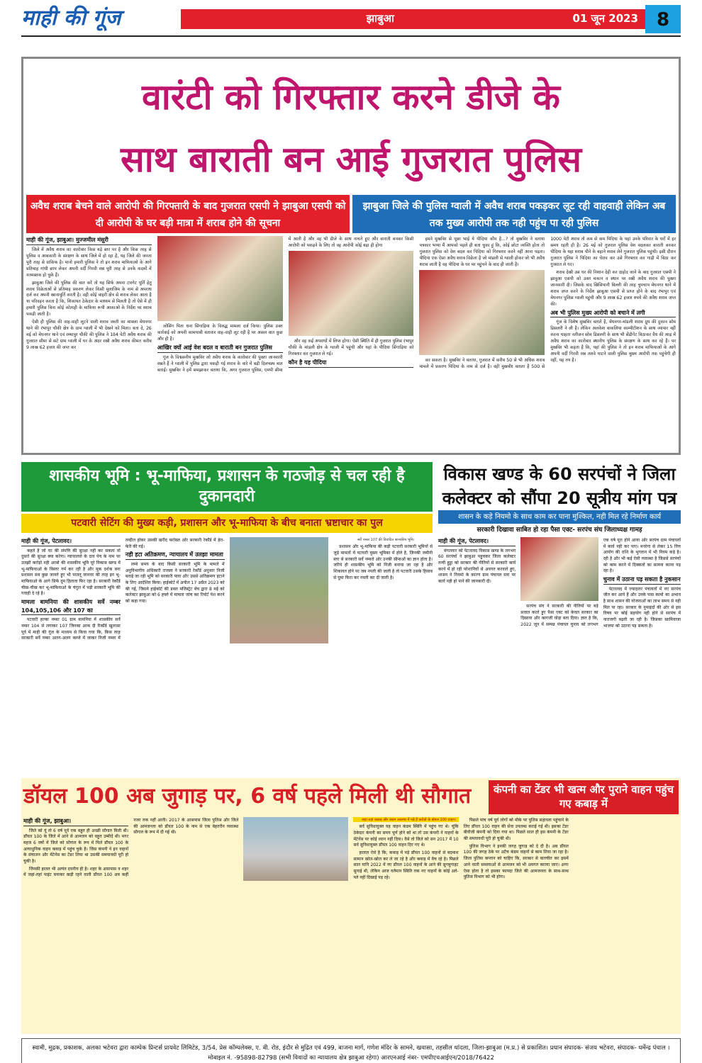माही की गूंज
झाबुआ 01 जून 2023
8
वारंटी को गिरफ्तार करने डीजे के
साथ बाराती बन आई गुजरात पुलिस
अवैध शराब बेचने वाले आरोपी की गिरफ्तारी के बाद गुजरात एसपी ने झाबुआ एसपी को दी आरोपी के घर बड़ी मात्रा में शराब होने की सूचना
झाबुआ जिले की पुलिस ग्वाली में अवैध शराब पकड़कर लूट रही वाहवाही लेकिन अब तक मुख्य आरोपी तक नही पहुंच पा रही पुलिस
माही की गूंज, झाबुआ। मुज्जमील मंसुरी
जिले में अवैध शराब का कारोबार किस बड़े स्तर पर है और किस तरह से पुलिस व आबकारी के संरक्षण के साथ जिले में हो रहा है, यह जिले की जनता पूरी तरह से वाकिफ है। मानो हमारी पुलिस ने तो इन शराब माफियाओ के आगे प्रतिमाह गांधी छाप लेकर अपनी वर्दी गिरवी रख पूरी तरह से उनके कदमों में नतमस्तक हो चुके हैं।
झाबुआ जिले की पुलिस की बात करें तो यह सिर्फ अपना टारगेट पूर्ति हेतु शराब विक्रेताओं से प्रतिमाह प्रकरण लेकर किसी मुलाजिम के नाम से अपराध दर्ज कर अपनी खानापूर्ति करती है। वही कोई बाहरी क्षेत्र से शराब लेकर आता है या परिवहन करता है कि, शिकायत ठेकेदार के माध्यम से मिलती है तो ऐसे में ही हमारी पुलिस बिना कोई कोताही के माफिया रूपी आकाओ के निर्देश पर शराब पकड़ी जाती है।
ऐसी ही पुलिस की वाह-वाही लूटने वाली शराब जब्ती का मामला मेघनगर थाने की रंभापुर चौकी क्षेत्र के ग्राम ग्वाली में भी देखने को मिला। बता दे, 26 मई को मेघनगर थाने एवं रम्भापुर चौकी की पुलिस ने 184 पेटी अवैध शराब की गुजरात सीमा से सटे ग्राम ग्वाली में घर के अंदर रखी अवैध शराब कीमत करीब 9 लाख 62 हजार की जप्त कर
जोसिंग पिता धना सिंगाड़िया के विरुद्ध मामला दर्ज किया। पुलिस उक्त कार्रवाई को अपनी कामयाबी बताकर वाह-वाही लूट रही है पर असल बात कुछ और ही है।
आखिर क्यों आई वेश बदल व बाराती बन गुजरात पुलिस
गूंज के विश्वसनीय मुखबिर जो अवैध शराब के कारोबार की पुख्ता जानकारी रखते हैं ने ग्वाली में पुलिस द्वारा पकड़ी गई शराब के बारे में बड़ी दिलचस्प बात बताई। मुखबिर ने हमें समझाकर बताया कि, अगर गुजरात पुलिस, एमपी सीमा में आती है और वह भी डीजे के साथ नाचते हुए और बाराती बनकर किसी आरोपी को पकड़ने के लिए तो वह आरोपी कोई बड़ा ही होगा
और वह कई अपराधों में लिप्त होगा। ऐसी स्थिति में ही गुजरात पुलिस रंभापुर चौकी के मांडली क्षेत्र के ग्वाली में पहुंची और यहां के पीदिया सिंगाड़िया को गिरफ्तार कर गुजरात ले गई।
कौन है यह पीदिया
हमने मुखबिर से पूछा भाई ये पीदिया कौन है...? तो मुखबिर ने बताया पत्रकार भय्या मैं आपको पहले ही बता चुका हूं कि, कोई छोटा व्यक्ति होता तो गुजरात पुलिस को वेश बदल कर पिदिया को गिरफ्तार करने नहीं आना पड़ता। पीदिया एक ऐसा अवैध शराब विक्रेता है जो मांडली से ग्वाली होकर जो भी अवैध शराब जाती है वह पीदिया के घर पर पहुंचने के बाद ही जाती है।
कर सकता है। मुखबिर ने बताया, गुजरात में करीब 50 से भी अधिक शराब मामले में प्रकरण पिदिया के नाम से दर्ज है। वही मुखबीर बताता है 500 से 1000 पेटी शराब तो कम से कम पिदिया के यहां उनके परिवार के घरों में हर समय रहती ही है। 26 मई को गुजरात पुलिस वेश बदलकर बाराती बनकर पीदिया के यहा शराब पीने के बहाने शराब लेने गुजरात पुलिस पहुंची। इसी दौरान गुजरात पुलिस ने पिदिया का घेराव कर उसे गिरफ्तार कर गाड़ी में बिठा कर गुजरात ले गए।
शराब देखी उस घर की निशान देही कर दाहोद जाने के बाद गुजरात एसपी ने झाबुआ एसपी को उक्त मकान व स्थान पर रखी अवैध शराब की पुख्ता जानकारी दी। जिसके बाद खिसियानी बिल्ली की तरह चुपचाप मेघनगर थाने में शराब जप्त करने के निर्देश झाबुआ एसपी से प्राप्त होने के बाद रंभापुर एवं मेघनगर पुलिस ग्वाली पहुंची और 9 लाख 62 हजार रुपये की अवैध शराब जप्त की।
अब भी पुलिस मुख्य आरोपी को बचाने में लगी
गूंज के विशेष मुखबिर बताते है, मेघनगर-मांडली शराब ग्रुप की दुकान सोम डिसलरी ने ली है। लेकिन अलकेश बाकलिया काम्पीटीशन के साथ व्यापार नहीं करना चाहता नतीजन सोम डिसलरी के साथ भी सेंडीगेट बिठाकर वैध की आड़ में अवैध शराब का कारोबार स्थानीय पुलिस के संरक्षण के साथ कर रहे हैं। पर मुखबिर भी कहता है कि, यहां की पुलिस ने तो इन शराब माफियाओं के आगे अपनी वर्दी गिरवी रख तलवे चाटने वाली पुलिस मुख्य आरोपी तक पहुंचेगी ही नहीं, यह तय है।
शासकीय भूमि : भू-माफिया, प्रशासन के गठजोड़ से चल रही है दुकानदारी
पटवारी सेटिंग की मुख्य कड़ी, प्रशासन और भू-माफिया के बीच बनाता भ्रष्टाचार का पुल
माही की गूंज, पेटलावद।
कहते है जो घर की संपत्ति की सुरक्षा नही कर सकता वो दुसरो की सुरक्षा क्या करेगा। न्यायालयो के दाव पेच के नाम पर उलझी करोड़ो नही अरबो की शासकीय भूमि पूरे विकास खण्ड में भू-माफियाओ के बिस्तर गर्म कर रही है और मूक दर्शक बना प्रशासन सब कुछ जानते हुए भी पालतू जानवर की तरह इन भू-माफियाओ के आगे सिर्फ दुम हिलाता फिर रहा है। सरकारी रेकॉर्ड चीख-चीख कर भू-माफियाओ के चंगुल में पड़ी सरकारी भूमि की गवाही दे रहे है।
मामला बामनिया की शासकीय सर्वे नम्बर 104,105,106 और 107 का
पटवारी हल्का नम्बर 01 ग्राम बामनिया में शासकीय सर्वे नम्बर 104 से लगाकर 107 जिनका आफ दी रिकॉर्ड खुलासा पूर्व में माही की गूंज के माध्यम से किया गया कि, किस तरह सरकारी सर्वे नम्बर अलग-अलग कब्जे में जाकर निजी नम्बर में तब्दील होकर उसकी खरीद फरोख्त ओर सरकारी रेकॉर्ड में हेरा-फेरी की गई।
नही हटा अतिक्रमण, न्यायालय में उलझा मामला
लम्बे समय के बाद किसी सरकारी भूमि के मामले में अनुविभागीय अधिकारी राजस्व ने सरकारी रेकॉर्ड अनुसार निजी बताई जा रही भूमि को सरकारी पाया और उससे अतिक्रमण हटाने के लिए आदेशित किया। हाईकोर्ट में अपील 17 अप्रैल 2023 को की गई, जिसमे हाईकोर्ट की डबल मजिस्ट्रेट बेंच द्वारा 8 मई को कलेक्टर झाबुआ को 6 हफ्ते में मामला जांच कर रिपोर्ट पेश करने को कहा गया।
सर्वे नम्बर 107 की विवादित शासकीय भूमि।
प्रशासन और भू-माफिया की कड़ी पटवारी सरकारी भूमियों से जुड़े मामलों में पटवारी मुख्य भूमिका में होते है, जिनकी जमीनी स्तर से सरकारी सर्वे नम्बरो ओर उनकी सीमाओं का ज्ञान होता है। जरिये ही शासकीय भूमि को निजी बनाया जा रहा है और शिकायत होने पर जब नपती की जाती है तो पटवारी उसके हिसाब से घुमा फिरा कर नपती कर दी जाती है।
विकास खण्ड के 60 सरपंचों ने जिला कलेक्टर को सौंपा 20 सूत्रीय मांग पत्र
शासन के कड़े नियमो के साथ काम कर पाना मुश्किल, नही मिल रहे निर्माण कार्य
सरकारी दिखावा साबित हो रहा पैसा एक्ट- सरपंच संघ जिलाध्यक्ष गामड़
माही की गूंज, पेटलावद।
मंगलवार को पेटलावद विकास खण्ड के लगभग 60 सरपंचों ने झाबुआ पहुचकर जिला कलेक्टर तन्वी हुड्डा को सरकार की नीतियों से सरकारी कार्य करने में हो रही परेशानियों से अवगत करवाते हुए, शासन ने नियमो के कारण ग्राम पंचायत स्तर पर कार्य नही हो पाने की जानकारी दी।
सरपंच संघ ने सरकारी की नीतियों पर बड़े सवाल करते हुए पैसा एक्ट को केवल सरकार का दिखावा और कागजी घोड़ा बता दिया। ज्ञात है कि, 2022 जून में सम्पन्न पंचायत चुनाव को लगभग एक वर्ष पूरा होने आया ओर सरपंच ग्राम पंचायतों में कार्य नही कर पाए। मनरेगा से लेकर 15 वित्त आयोग की राशि के भुगतान में भी नियम कड़े है। रही है और भी कई ऐसी व्यवस्था है जिससे सरपंचों को काम करने में दिक्कतों का सामना करना पड़ रहा है।
चुनाव में उठाना पड़ सकता है नुकसान
पेटलावद में ज्यादातर पंचायतों में नए सरपंच जीत कर आये हैं और उनके पास कामो का अभाव है साथ शासन की योजनाओं का लाभ समय से नही मिल पा रहा। सरकार के नुमाइंदों की ओर से इस विषय पर कोई सहयोग नही होने से सरपंच में नाराजगी बढ़ती जा रही है। जिसका खामियाजा भाजपा को उठाना पड़ सकता है।
डॉयल 100 अब जुगाड़ पर, 6 वर्ष पहले मिली थी सौगात
कंपनी का टेंडर भी खत्म और पुराने वाहन पहुंच गए कबाड़ में
माही की गूंज, झाबुआ।
जिले को यूं तो 6 वर्ष पूर्व एक बहुत ही अच्छी सौगात मिली थी। डॉयल 100 के जिले में आने से आमजन को बहुत उम्मीदें थी। मगर महज 6 वर्षो में जिले को सौगात के रूप में मिले डॉयल 100 के अत्याधुनिक वाहन कबाड़ में पहुंच चुके है। जिस कंपनी ने इन वाहनों के संचालन और मेंटेनेंस का टेंडर लिया था उसकी समयावधी पूरी हो चुकी है।
जिनकी हालत भी अत्यंत दयनीय ही है। शहर के आसपास व शहर में जहां-तहां पाइंट बनाकर खड़ी रहने वाली डॉयल 100 अब कहीं नजर तक नहीं आती। 2017 के आसपास जिला पुलिस और जिले की आमजनता को डॉयल 100 के नाम से एक बेहतरीन व्यवस्था सौगात के रूप में दी गई थी।
जहां-तहां कबाड़ और कंडम अवस्था में पड़े है करोड़ो के डॉयल 100 वाहन।
सर्व सुविधायुक्त यह वाहन कंडम स्थिति में पहुंच गए थे। चूंकि ठेकेदार कंपनी का समय पूर्ण होने को था तो उस कंपनी ने वाहनों के मेंटेनेंस पर कोई ध्यान नहीं दिया। वैसे तो जिले को सन 2017 में 10 सर्व सुविधायुक्त डॉयल 100 वाहन दिए गए थे।
हालात ऐसे है कि, कबाड़ में पड़े डॉयल 100 वाहनों से बदमाश सामान खोल-खोल कर ले जा रहे है और कबाड़ में बैच रहे है। पिछले साल यानि 2022 में नए डॉयल 100 वाहनों के आने की सुगबुगाहट सुनाई थी, लेकिन आज वर्तमान स्थिति तक नए वाहनों के कोई अते-पते नहीं दिखाई पड़ रहे।
पिछले पांच वर्ष पूर्व लोगों को मौके पर पुलिस सहायता पहुंचाने के लिए डॉयल 100 वाहन की सेवा उपलब्ध कराई गई थी। इसका टेंडर बीवीजी कंपनी को दिया गया था। पिछले साल ही इस कंपनी के टेंडर की समयावधी पूरी हो चुकी थी।
पुलिस विभाग ने इनकी जगह जुगाड़ को दे दी है। अब डॉयल 100 की जगह ठेके पर अटैच कंडम वाहनों से काम लिया जा रहा है। जिला पुलिस कप्तान को चाहिए कि, सरकार से बातचीत कर इसमें आने वाली समस्याओं से आमजन को भी अवगत कराया जाए। अगर ऐसा होता है तो इसका फायदा जिले की आमजनता के साथ-साथ पुलिस विभाग को भी होगा।
स्वामी, मुद्रक, प्रकाशक, अलका भटेवरा द्वारा काम्पेक प्रिन्टर्स प्रायवेट लिमिटेड, 3/54, प्रेस कॉम्पलेक्स, ए. बी. रोड, इंदौर से मुद्रित एवं 499, बाजना मार्ग, गणेश मंदिर के सामने, खवासा, तहसील थांदला, जिला-झाबुआ (म.प्र.) से प्रकाशित। प्रधान संपादक- संजय भटेवरा, संपादक- धर्मेन्द्र पंचाल । मोबाइल नं. -95898-82798 (सभी विवादों का न्यायालय क्षेत्र झाबुआ रहेगा) आरएनआई नंबर- एमपीएचआईएन/2018/76422